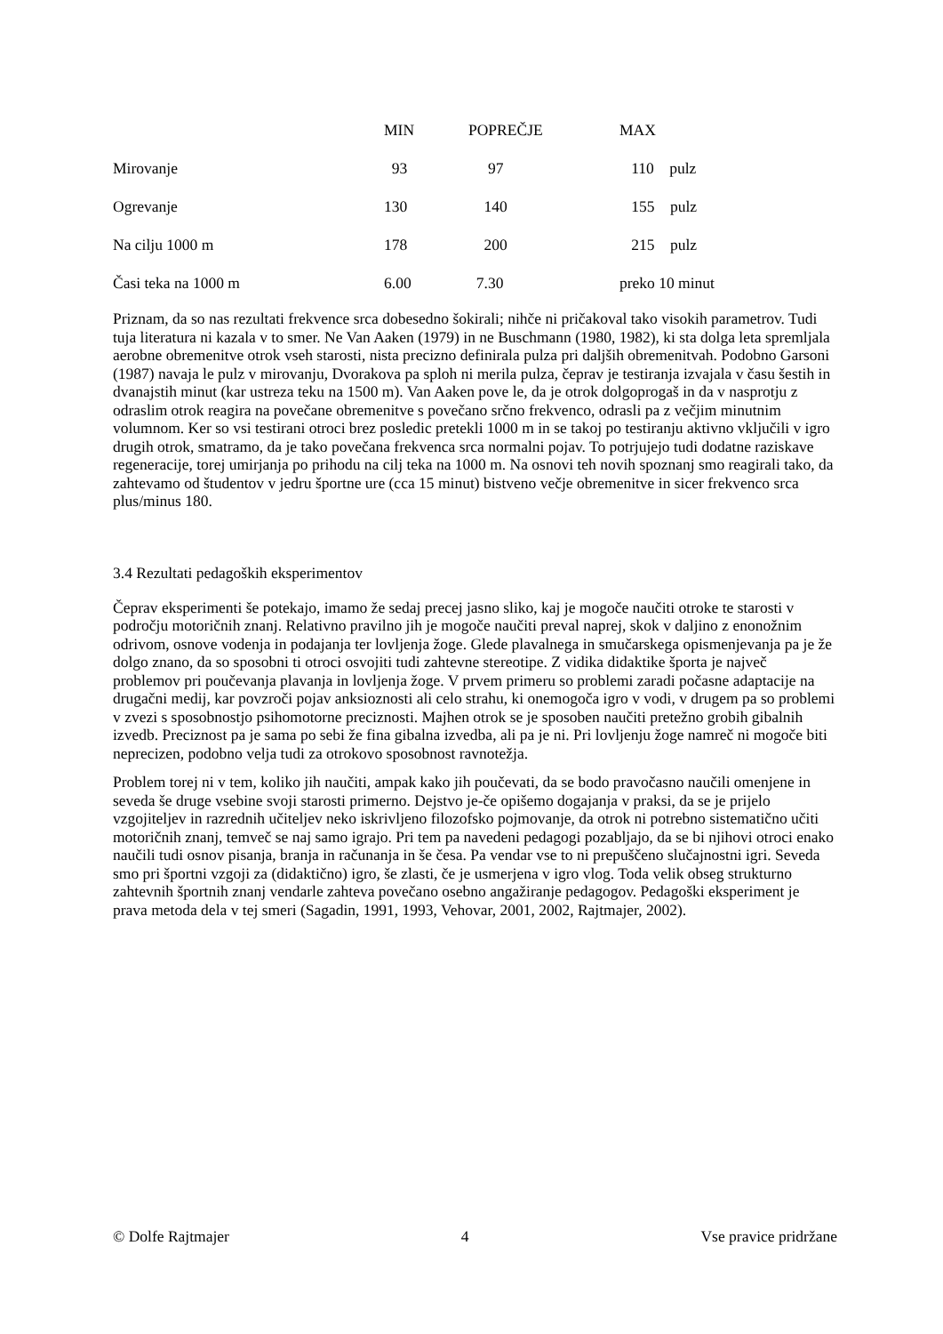| | MIN | POPREČJE | MAX |
| --- | --- | --- | --- |
| Mirovanje | 93 | 97 | 110 pulz |
| Ogrevanje | 130 | 140 | 155 pulz |
| Na cilju 1000 m | 178 | 200 | 215 pulz |
| Časi teka na 1000 m | 6.00 | 7.30 | preko 10 minut |
Priznam, da so nas rezultati frekvence srca dobesedno šokirali; nihče ni pričakoval tako visokih parametrov. Tudi tuja literatura ni kazala v to smer. Ne Van Aaken (1979) in ne Buschmann (1980, 1982), ki sta dolga leta spremljala aerobne obremenitve otrok vseh starosti, nista precizno definirala pulza pri daljših obremenitvah. Podobno Garsoni (1987) navaja le pulz v mirovanju, Dvorakova pa sploh ni merila pulza, čeprav je testiranja izvajala v času šestih in dvanajstih minut (kar ustreza teku na 1500 m). Van Aaken pove le, da je otrok dolgoprogaš in da v nasprotju z odraslim otrok reagira na povečane obremenitve s povečano srčno frekvenco, odrasli pa z večjim minutnim volumnom. Ker so vsi testirani otroci brez posledic pretekli 1000 m in se takoj po testiranju aktivno vključili v igro drugih otrok, smatramo, da je tako povečana frekvenca srca normalni pojav. To potrjujejo tudi dodatne raziskave regeneracije, torej umirjanja po prihodu na cilj teka na 1000 m. Na osnovi teh novih spoznanj smo reagirali tako, da zahtevamo od študentov v jedru športne ure (cca 15 minut) bistveno večje obremenitve in sicer frekvenco srca plus/minus 180.
3.4 Rezultati pedagoških eksperimentov
Čeprav eksperimenti še potekajo, imamo že sedaj precej jasno sliko, kaj je mogoče naučiti otroke te starosti v področju motoričnih znanj. Relativno pravilno jih je mogoče naučiti preval naprej, skok v daljino z enonožnim odrivom, osnove vodenja in podajanja ter lovljenja žoge. Glede plavalnega in smučarskega opismenjevanja pa je že dolgo znano, da so sposobni ti otroci osvojiti tudi zahtevne stereotipe. Z vidika didaktike športa je največ problemov pri poučevanja plavanja in lovljenja žoge. V prvem primeru so problemi zaradi počasne adaptacije na drugačni medij, kar povzroči pojav anksioznosti ali celo strahu, ki onemogoča igro v vodi, v drugem pa so problemi v zvezi s sposobnostjo psihomotorne preciznosti. Majhen otrok se je sposoben naučiti pretežno grobih gibalnih izvedb. Preciznost pa je sama po sebi že fina gibalna izvedba, ali pa je ni. Pri lovljenju žoge namreč ni mogoče biti neprecizen, podobno velja tudi za otrokovo sposobnost ravnotežja.
Problem torej ni v tem, koliko jih naučiti, ampak kako jih poučevati, da se bodo pravočasno naučili omenjene in seveda še druge vsebine svoji starosti primerno. Dejstvo je-če opišemo dogajanja v praksi, da se je prijelo vzgojiteljev in razrednih učiteljev neko iskrivljeno filozofsko pojmovanje, da otrok ni potrebno sistematično učiti motoričnih znanj, temveč se naj samo igrajo. Pri tem pa navedeni pedagogi pozabljajo, da se bi njihovi otroci enako naučili tudi osnov pisanja, branja in računanja in še česa. Pa vendar vse to ni prepuščeno slučajnostni igri. Seveda smo pri športni vzgoji za (didaktično) igro, še zlasti, če je usmerjena v igro vlog. Toda velik obseg strukturno zahtevnih športnih znanj vendarle zahteva povečano osebno angažiranje pedagogov. Pedagoški eksperiment je prava metoda dela v tej smeri (Sagadin, 1991, 1993, Vehovar, 2001, 2002, Rajtmajer, 2002).
© Dolfe Rajtmajer 4 Vse pravice pridržane